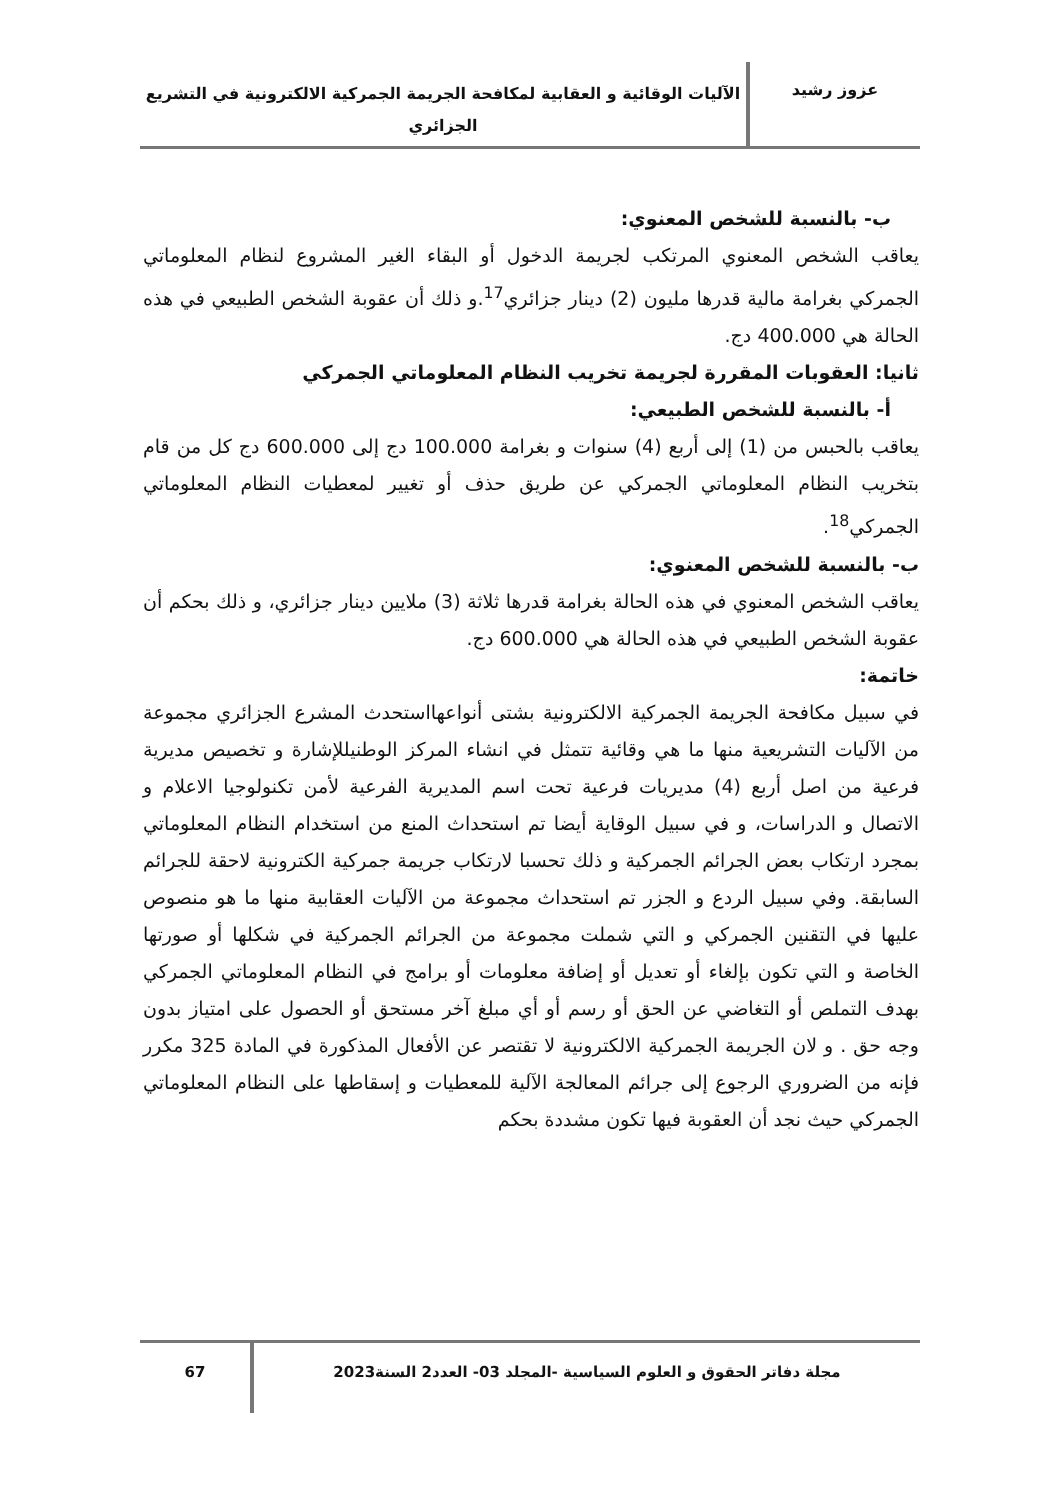عزوز رشيد
الآليات الوقائية و العقابية لمكافحة الجريمة الجمركية الالكترونية في التشريع الجزائري
ب- بالنسبة للشخص المعنوي:
يعاقب الشخص المعنوي المرتكب لجريمة الدخول أو البقاء الغير المشروع لنظام المعلوماتي الجمركي بغرامة مالية قدرها مليون (2) دينار جزائري<sup>17</sup>.و ذلك أن عقوبة الشخص الطبيعي في هذه الحالة هي 400.000 دج.
ثانيا: العقوبات المقررة لجريمة تخريب النظام المعلوماتي الجمركي
أ- بالنسبة للشخص الطبيعي:
يعاقب بالحبس من (1) إلى أربع (4) سنوات و بغرامة 100.000 دج إلى 600.000 دج كل من قام بتخريب النظام المعلوماتي الجمركي عن طريق حذف أو تغيير لمعطيات النظام المعلوماتي الجمركي<sup>18</sup>.
ب- بالنسبة للشخص المعنوي:
يعاقب الشخص المعنوي في هذه الحالة بغرامة قدرها ثلاثة (3) ملايين دينار جزائري، و ذلك بحكم أن عقوبة الشخص الطبيعي في هذه الحالة هي 600.000 دج.
خاتمة:
في سبيل مكافحة الجريمة الجمركية الالكترونية بشتى أنواعهااستحدث المشرع الجزائري مجموعة من الآليات التشريعية منها ما هي وقائية تتمثل في انشاء المركز الوطنيللإشارة و تخصيص مديرية فرعية من اصل أربع (4) مديريات فرعية تحت اسم المديرية الفرعية لأمن تكنولوجيا الاعلام و الاتصال و الدراسات، و في سبيل الوقاية أيضا تم استحداث المنع من استخدام النظام المعلوماتي بمجرد ارتكاب بعض الجرائم الجمركية و ذلك تحسبا لارتكاب جريمة جمركية الكترونية لاحقة للجرائم السابقة. وفي سبيل الردع و الجزر تم استحداث مجموعة من الآليات العقابية منها ما هو منصوص عليها في التقنين الجمركي و التي شملت مجموعة من الجرائم الجمركية في شكلها أو صورتها الخاصة و التي تكون بإلغاء أو تعديل أو إضافة معلومات أو برامج في النظام المعلوماتي الجمركي بهدف التملص أو التغاضي عن الحق أو رسم أو أي مبلغ آخر مستحق أو الحصول على امتياز بدون وجه حق . و لان الجريمة الجمركية الالكترونية لا تقتصر عن الأفعال المذكورة في المادة 325 مكرر فإنه من الضروري الرجوع إلى جرائم المعالجة الآلية للمعطيات و إسقاطها على النظام المعلوماتي الجمركي حيث نجد أن العقوبة فيها تكون مشددة بحكم
مجلة دفاتر الحقوق و العلوم السياسية -المجلد 03- العدد2 السنة2023
67